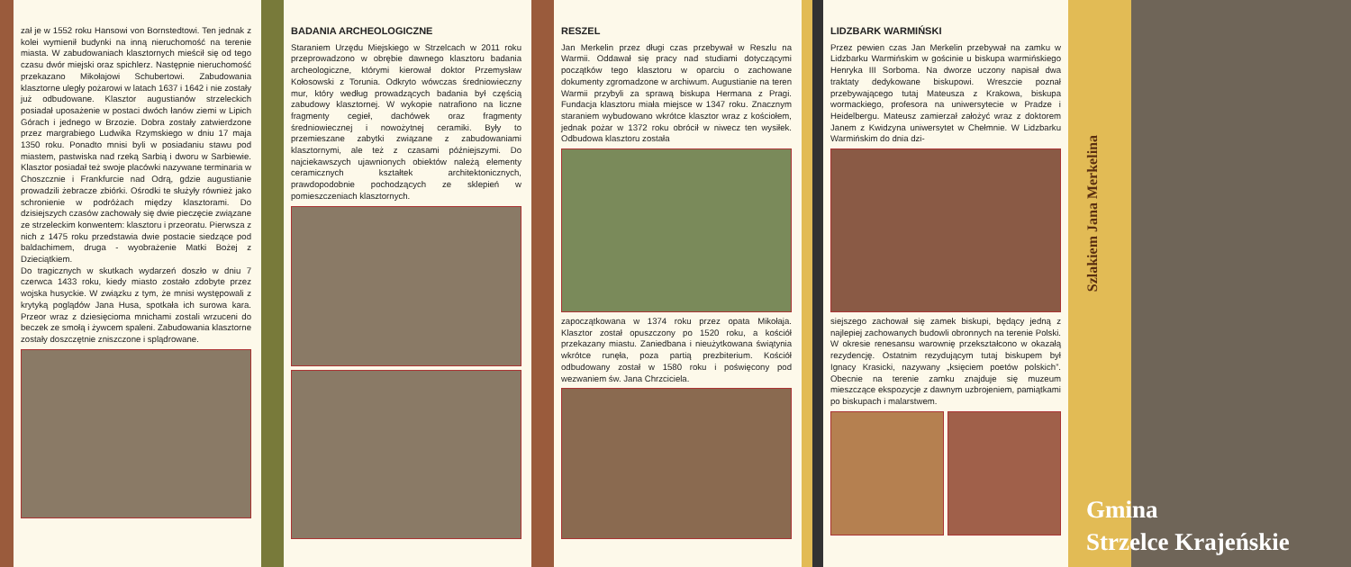zał je w 1552 roku Hansowi von Bornstedtowi. Ten jednak z kolei wymienił budynki na inną nieruchomość na terenie miasta. W zabudowaniach klasztornych mieścił się od tego czasu dwór miejski oraz spichlerz. Następnie nieruchomość przekazano Mikołajowi Schubertowi. Zabudowania klasztorne uległy pożarowi w latach 1637 i 1642 i nie zostały już odbudowane. Klasztor augustianów strzeleckich posiadał uposażenie w postaci dwóch łanów ziemi w Lipich Górach i jednego w Brzozie. Dobra zostały zatwierdzone przez margrabiego Ludwika Rzymskiego w dniu 17 maja 1350 roku. Ponadto mnisi byli w posiadaniu stawu pod miastem, pastwiska nad rzeką Sarbią i dworu w Sarbiewie. Klasztor posiadał też swoje placówki nazywane terminaria w Choszcznie i Frankfurcie nad Odrą, gdzie augustianie prowadzili żebracze zbiórki. Ośrodki te służyły również jako schronienie w podróżach między klasztorami. Do dzisiejszych czasów zachowały się dwie pieczęcie związane ze strzeleckim konwentem: klasztoru i przeoratu. Pierwsza z nich z 1475 roku przedstawia dwie postacie siedzące pod baldachimem, druga - wyobrażenie Matki Bożej z Dzieciątkiem.
Do tragicznych w skutkach wydarzeń doszło w dniu 7 czerwca 1433 roku, kiedy miasto zostało zdobyte przez wojska husyckie. W związku z tym, że mnisi występowali z krytyką poglądów Jana Husa, spotkała ich surowa kara. Przeor wraz z dziesięcioma mnichami zostali wrzuceni do beczek ze smołą i żywcem spaleni. Zabudowania klasztorne zostały doszczętnie zniszczone i splądrowane.
BADANIA ARCHEOLOGICZNE
Staraniem Urzędu Miejskiego w Strzelcach w 2011 roku przeprowadzono w obrębie dawnego klasztoru badania archeologiczne, którymi kierował doktor Przemysław Kołosowski z Torunia. Odkryto wówczas średniowieczny mur, który według prowadzących badania był częścią zabudowy klasztornej. W wykopie natrafiono na liczne fragmenty cegieł, dachówek oraz fragmenty średniowiecznej i nowożytnej ceramiki. Były to przemieszane zabytki związane z zabudowaniami klasztornymi, ale też z czasami późniejszymi. Do najciekawszych ujawnionych obiektów należą elementy ceramicznych kształtek architektonicznych, prawdopodobnie pochodzących ze sklepień w pomieszczeniach klasztornych.
RESZEL
Jan Merkelin przez długi czas przebywał w Reszlu na Warmii. Oddawał się pracy nad studiami dotyczącymi początków tego klasztoru w oparciu o zachowane dokumenty zgromadzone w archiwum. Augustianie na teren Warmii przybyli za sprawą biskupa Hermana z Pragi. Fundacja klasztoru miała miejsce w 1347 roku. Znacznym staraniem wybudowano wkrótce klasztor wraz z kościołem, jednak pożar w 1372 roku obrócił w niwecz ten wysiłek. Odbudowa klasztoru została
zapoczątkowana w 1374 roku przez opata Mikołaja. Klasztor został opuszczony po 1520 roku, a kościół przekazany miastu. Zaniedbana i nieużytkowana świątynia wkrótce runęła, poza partią prezbiterium. Kościół odbudowany został w 1580 roku i poświęcony pod wezwaniem św. Jana Chrzciciela.
LIDZBARK WARMIŃSKI
Przez pewien czas Jan Merkelin przebywał na zamku w Lidzbarku Warmińskim w gościnie u biskupa warmińskiego Henryka III Sorboma. Na dworze uczony napisał dwa traktaty dedykowane biskupowi. Wreszcie poznał przebywającego tutaj Mateusza z Krakowa, biskupa wormackiego, profesora na uniwersytecie w Pradze i Heidelbergu. Mateusz zamierzał założyć wraz z doktorem Janem z Kwidzyna uniwersytet w Chełmnie. W Lidzbarku Warmińskim do dnia dzi-
siejszego zachował się zamek biskupi, będący jedną z najlepiej zachowanych budowli obronnych na terenie Polski. W okresie renesansu warownię przekształcono w okazałą rezydencję. Ostatnim rezydującym tutaj biskupem był Ignacy Krasicki, nazywany „księciem poetów polskich”. Obecnie na terenie zamku znajduje się muzeum mieszczące ekspozycje z dawnym uzbrojeniem, pamiątkami po biskupach i malarstwem.
Szlakiem Jana Merkelina
Gmina
Strzelce Krajeńskie